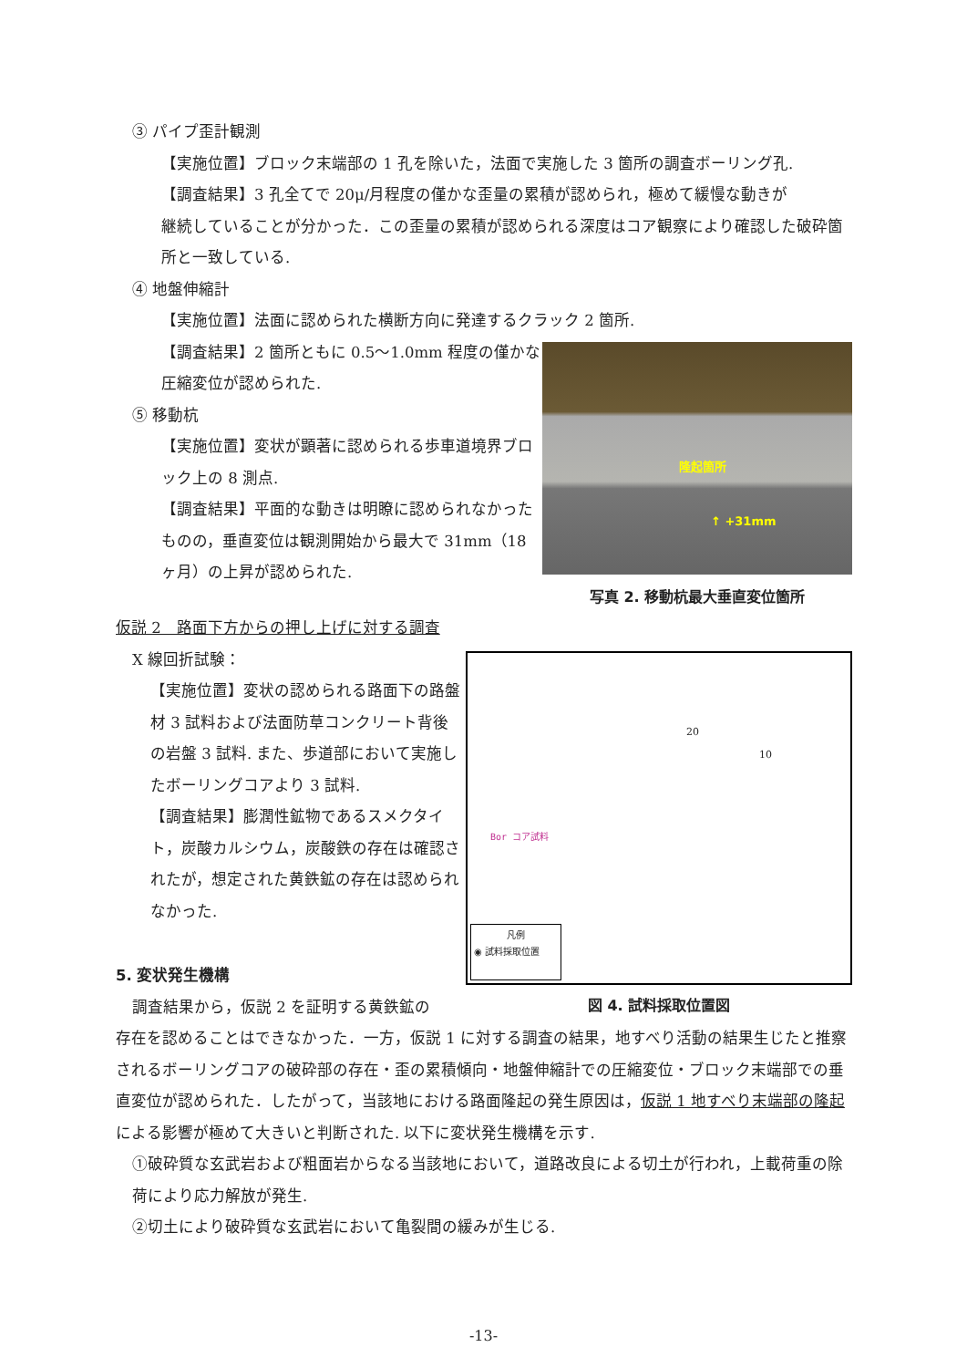③ パイプ歪計観測
【実施位置】ブロック末端部の 1 孔を除いた，法面で実施した 3 箇所の調査ボーリング孔.
【調査結果】3 孔全てで 20μ/月程度の僅かな歪量の累積が認められ，極めて緩慢な動きが
継続していることが分かった．この歪量の累積が認められる深度はコア観察により確認した破砕箇所と一致している.
④ 地盤伸縮計
【実施位置】法面に認められた横断方向に発達するクラック 2 箇所.
【調査結果】2 箇所ともに 0.5〜1.0mm 程度の僅かな圧縮変位が認められた.
⑤ 移動杭
【実施位置】変状が顕著に認められる歩車道境界ブロック上の 8 測点.
【調査結果】平面的な動きは明瞭に認められなかったものの，垂直変位は観測開始から最大で 31mm（18 ヶ月）の上昇が認められた.
隆起箇所
↑ +31mm
写真 2. 移動杭最大垂直変位箇所
仮説 2　路面下方からの押し上げに対する調査
X 線回折試験：
【実施位置】変状の認められる路面下の路盤材 3 試料および法面防草コンクリート背後の岩盤 3 試料. また、歩道部において実施したボーリングコアより 3 試料.
【調査結果】膨潤性鉱物であるスメクタイト，炭酸カルシウム，炭酸鉄の存在は確認されたが，想定された黄鉄鉱の存在は認められなかった.
5. 変状発生機構
調査結果から，仮説 2 を証明する黄鉄鉱の
Bor コア試料
20
10
凡例
◉ 試料採取位置
図 4. 試料採取位置図
存在を認めることはできなかった．一方，仮説 1 に対する調査の結果，地すべり活動の結果生じたと推察されるボーリングコアの破砕部の存在・歪の累積傾向・地盤伸縮計での圧縮変位・ブロック末端部での垂直変位が認められた．したがって，当該地における路面隆起の発生原因は，仮説 1 地すべり末端部の隆起による影響が極めて大きいと判断された. 以下に変状発生機構を示す.
①破砕質な玄武岩および粗面岩からなる当該地において，道路改良による切土が行われ，上載荷重の除荷により応力解放が発生.
②切土により破砕質な玄武岩において亀裂間の緩みが生じる.
-13-